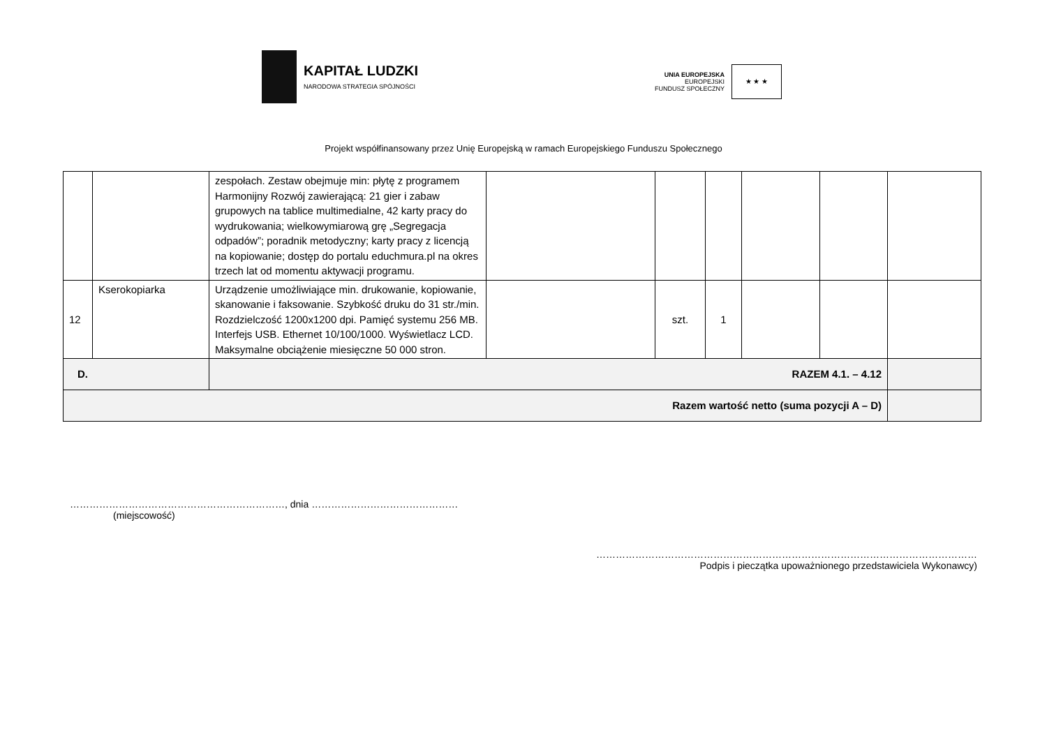KAPITAŁ LUDZKI
NARODOWA STRATEGIA SPÓJNOŚCI
UNIA EUROPEJSKA
EUROPEJSKI
FUNDUSZ SPOŁECZNY
★ ★ ★
Projekt współfinansowany przez Unię Europejską w ramach Europejskiego Funduszu Społecznego
| | | zespołach. Zestaw obejmuje min: płytę z programem Harmonijny Rozwój zawierającą: 21 gier i zabaw grupowych na tablice multimedialne, 42 karty pracy do wydrukowania; wielkowymiarową grę „Segregacja odpadów”; poradnik metodyczny; karty pracy z licencją na kopiowanie; dostęp do portalu educhmura.pl na okres trzech lat od momentu aktywacji programu. | | | | | | |
| 12 | Kserokopiarka | Urządzenie umożliwiające min. drukowanie, kopiowanie, skanowanie i faksowanie. Szybkość druku do 31 str./min. Rozdzielczość 1200x1200 dpi. Pamięć systemu 256 MB. Interfejs USB. Ethernet 10/100/1000. Wyświetlacz LCD. Maksymalne obciążenie miesięczne 50 000 stron. | | szt. | 1 | | | |
| D. | | RAZEM 4.1. – 4.12 | | | | | | |
| Razem wartość netto (suma pozycji A – D) | | | | | | | | |
…………………………………………………………, dnia ………………………………………
(miejscowość)
………………………………………………………………………………………………………
Podpis i pieczątka upoważnionego przedstawiciela Wykonawcy)